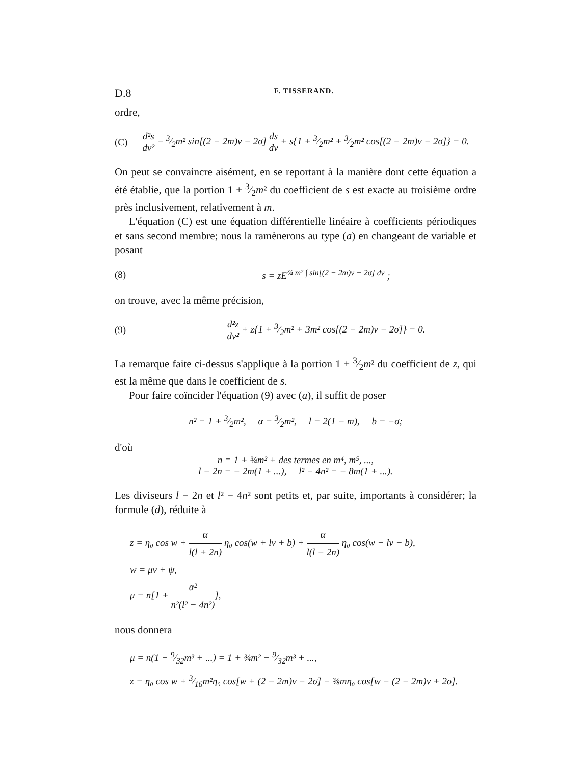D.8 F. TISSERAND.
ordre,
(C) d²s dv² − 3⁄2m² sin[(2 − 2m)v − 2σ] ds dv + s{1 + 3⁄2m² + 3⁄2m² cos[(2 − 2m)v − 2σ]} = 0.
On peut se convaincre aisément, en se reportant à la manière dont cette équation a été établie, que la portion 1 + 3⁄2m² du coefficient de s est exacte au troisième ordre près inclusivement, relativement à m.
L'équation (C) est une équation différentielle linéaire à coefficients périodiques et sans second membre; nous la ramènerons au type (a) en changeant de variable et posant
(8) s = zE<sup>¾ m² ∫ sin[(2 − 2m)v − 2σ] dv</sup> ;
on trouve, avec la même précision,
(9) d²z dv² + z{1 + 3⁄2m² + 3m² cos[(2 − 2m)v − 2σ]} = 0.
La remarque faite ci-dessus s'applique à la portion 1 + 3⁄2m² du coefficient de z, qui est la même que dans le coefficient de s.
Pour faire coïncider l'équation (9) avec (a), il suffit de poser
n² = 1 + 3⁄2m², α = 3⁄2m², l = 2(1 − m), b = −σ;
d'où
n = 1 + ¾m² + des termes en m⁴, m⁵, ...,
l − 2n = − 2m(1 + ...), l² − 4n² = − 8m(1 + ...).
Les diviseurs l − 2n et l² − 4n² sont petits et, par suite, importants à considérer; la formule (d), réduite à
z = η₀ cos w + α l(l + 2n) η₀ cos(w + lv + b) + α l(l − 2n) η₀ cos(w − lv − b),
w = μv + ψ,
μ = n[1 + α² n²(l² − 4n²)],
nous donnera
μ = n(1 − 9⁄32m³ + ...) = 1 + ¾m² − 9⁄32m³ + ...,
z = η₀ cos w + 3⁄16m²η₀ cos[w + (2 − 2m)v − 2σ] − ⅜mη₀ cos[w − (2 − 2m)v + 2σ].